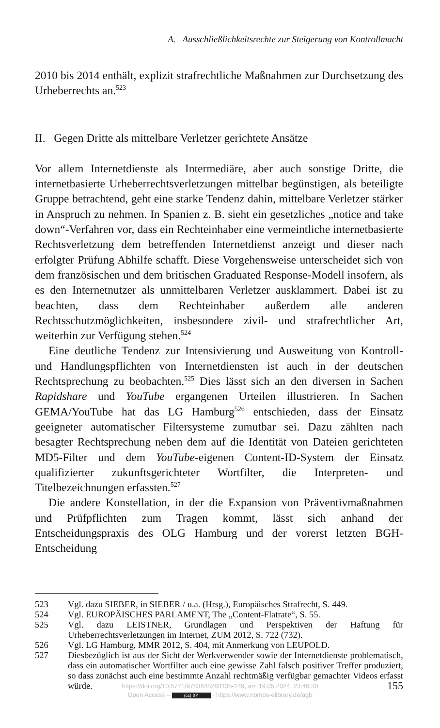A. Ausschließlichkeitsrechte zur Steigerung von Kontrollmacht
2010 bis 2014 enthält, explizit strafrechtliche Maßnahmen zur Durchsetzung des Urheberrechts an.<sup>523</sup>
II. Gegen Dritte als mittelbare Verletzer gerichtete Ansätze
Vor allem Internetdienste als Intermediäre, aber auch sonstige Dritte, die internetbasierte Urheberrechtsverletzungen mittelbar begünstigen, als beteiligte Gruppe betrachtend, geht eine starke Tendenz dahin, mittelbare Verletzer stärker in Anspruch zu nehmen. In Spanien z. B. sieht ein gesetzliches „notice and take down“-Verfahren vor, dass ein Rechteinhaber eine vermeintliche internetbasierte Rechtsverletzung dem betreffenden Internetdienst anzeigt und dieser nach erfolgter Prüfung Abhilfe schafft. Diese Vorgehensweise unterscheidet sich von dem französischen und dem britischen Graduated Response-Modell insofern, als es den Internetnutzer als unmittelbaren Verletzer ausklammert. Dabei ist zu beachten, dass dem Rechteinhaber außerdem alle anderen Rechtsschutzmöglichkeiten, insbesondere zivil- und strafrechtlicher Art, weiterhin zur Verfügung stehen.<sup>524</sup>
Eine deutliche Tendenz zur Intensivierung und Ausweitung von Kontroll- und Handlungspflichten von Internetdiensten ist auch in der deutschen Rechtsprechung zu beobachten.<sup>525</sup> Dies lässt sich an den diversen in Sachen Rapidshare und YouTube ergangenen Urteilen illustrieren. In Sachen GEMA/YouTube hat das LG Hamburg<sup>526</sup> entschieden, dass der Einsatz geeigneter automatischer Filtersysteme zumutbar sei. Dazu zählten nach besagter Rechtsprechung neben dem auf die Identität von Dateien gerichteten MD5-Filter und dem YouTube-eigenen Content-ID-System der Einsatz qualifizierter zukunftsgerichteter Wortfilter, die Interpreten- und Titelbezeichnungen erfassten.<sup>527</sup>
Die andere Konstellation, in der die Expansion von Präventivmaßnahmen und Prüfpflichten zum Tragen kommt, lässt sich anhand der Entscheidungspraxis des OLG Hamburg und der vorerst letzten BGH-Entscheidung
523 Vgl. dazu SIEBER, in SIEBER / u.a. (Hrsg.), Europäisches Strafrecht, S. 449.
524 Vgl. EUROPÄISCHES PARLAMENT, The „Content-Flatrate“, S. 55.
525 Vgl. dazu LEISTNER, Grundlagen und Perspektiven der Haftung für Urheberrechtsverletzungen im Internet, ZUM 2012, S. 722 (732).
526 Vgl. LG Hamburg, MMR 2012, S. 404, mit Anmerkung von LEUPOLD.
527 Diesbezüglich ist aus der Sicht der Werkverwender sowie der Internetdienste problematisch, dass ein automatischer Wortfilter auch eine gewisse Zahl falsch positiver Treffer produziert, so dass zunächst auch eine bestimmte Anzahl rechtmäßig verfügbar gemachter Videos erfasst würde.
https://doi.org/10.5771/9783845283135-149, am 19.05.2024, 23:46:30
Open Access – (cc) BY - https://www.nomos-elibrary.de/agb
155